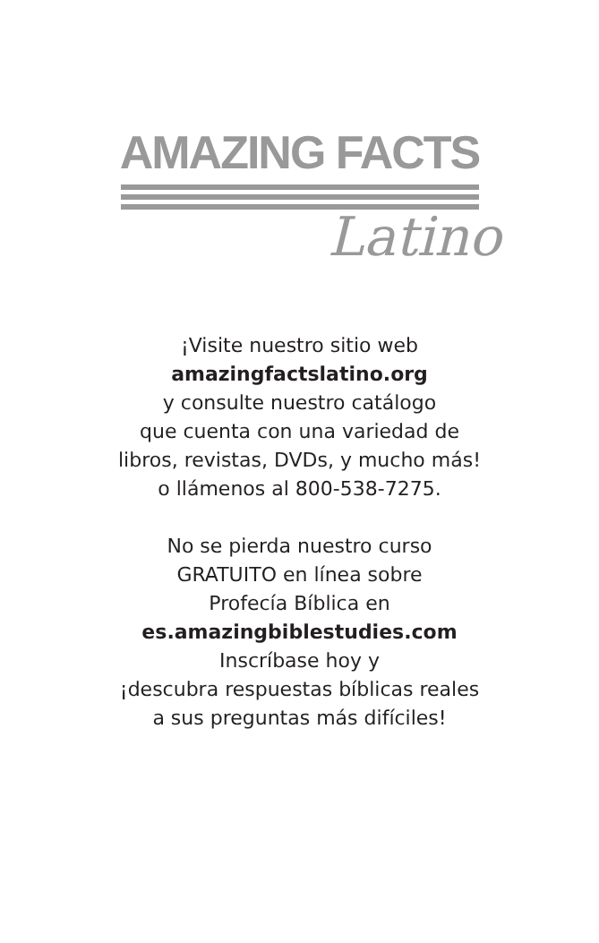AMAZING FACTS
Latino
¡Visite nuestro sitio web
amazingfactslatino.org
y consulte nuestro catálogo
que cuenta con una variedad de
libros, revistas, DVDs, y mucho más!
o llámenos al 800-538-7275.
No se pierda nuestro curso
GRATUITO en línea sobre
Profecía Bíblica en
es.amazingbiblestudies.com
Inscríbase hoy y
¡descubra respuestas bíblicas reales
a sus preguntas más difíciles!